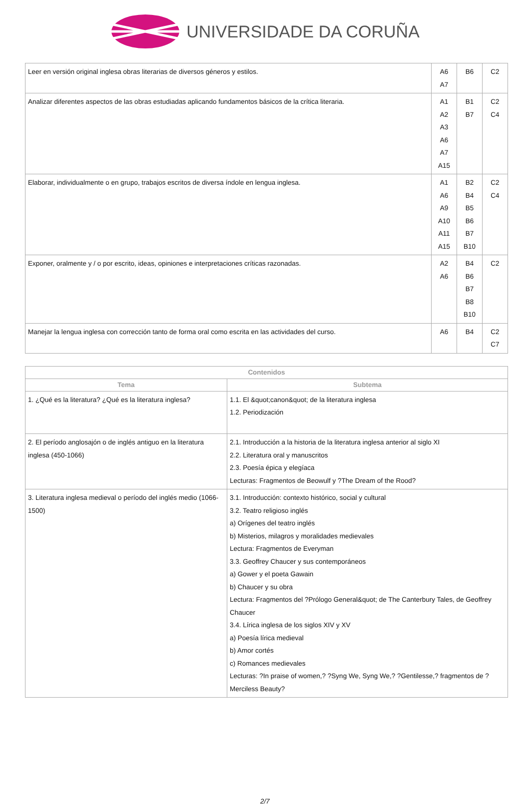UNIVERSIDADE DA CORUÑA
| Leer en versión original inglesa obras literarias de diversos géneros y estilos. | A6 A7 | B6 | C2 |
| Analizar diferentes aspectos de las obras estudiadas aplicando fundamentos básicos de la crítica literaria. | A1 A2 A3 A6 A7 A15 | B1 B7 | C2 C4 |
| Elaborar, individualmente o en grupo, trabajos escritos de diversa índole en lengua inglesa. | A1 A6 A9 A10 A11 A15 | B2 B4 B5 B6 B7 B10 | C2 C4 |
| Exponer, oralmente y / o por escrito, ideas, opiniones e interpretaciones críticas razonadas. | A2 A6 | B4 B6 B7 B8 B10 | C2 |
| Manejar la lengua inglesa con corrección tanto de forma oral como escrita en las actividades del curso. | A6 | B4 | C2 C7 |
| Contenidos | |
| --- | --- |
| Tema | Subtema |
| 1. ¿Qué es la literatura? ¿Qué es la literatura inglesa? | 1.1. El &quot;canon&quot; de la literatura inglesa 1.2. Periodización |
| 2. El período anglosajón o de inglés antiguo en la literatura inglesa (450-1066) | 2.1. Introducción a la historia de la literatura inglesa anterior al siglo XI 2.2. Literatura oral y manuscritos 2.3. Poesía épica y elegíaca Lecturas: Fragmentos de Beowulf y ?The Dream of the Rood? |
| 3. Literatura inglesa medieval o período del inglés medio (1066-1500) | 3.1. Introducción: contexto histórico, social y cultural 3.2. Teatro religioso inglés a) Orígenes del teatro inglés b) Misterios, milagros y moralidades medievales Lectura: Fragmentos de Everyman 3.3. Geoffrey Chaucer y sus contemporáneos a) Gower y el poeta Gawain b) Chaucer y su obra Lectura: Fragmentos del ?Prólogo General&quot; de The Canterbury Tales, de Geoffrey Chaucer 3.4. Lírica inglesa de los siglos XIV y XV a) Poesía lírica medieval b) Amor cortés c) Romances medievales Lecturas: ?In praise of women,? ?Syng We, Syng We,? ?Gentilesse,? fragmentos de ?Merciless Beauty? |
2/7